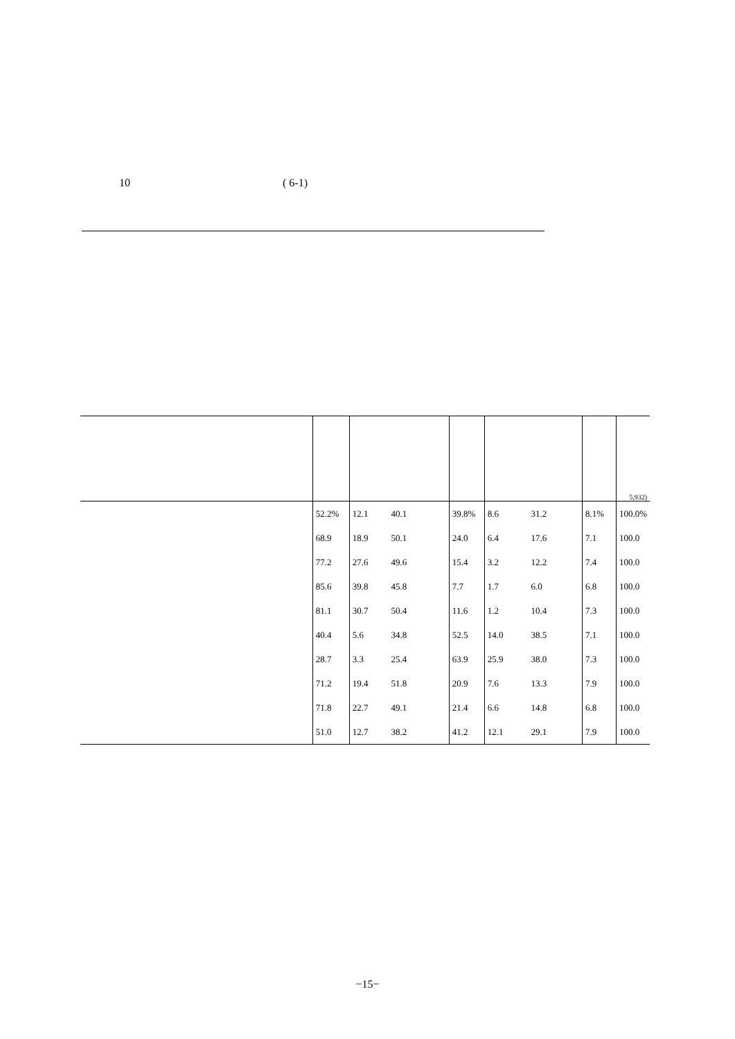10 ( 6-1)
| | | | | | | | | 5,932) |
| | 52.2% | 12.1 | 40.1 | 39.8% | 8.6 | 31.2 | 8.1% | 100.0% |
| | 68.9 | 18.9 | 50.1 | 24.0 | 6.4 | 17.6 | 7.1 | 100.0 |
| | 77.2 | 27.6 | 49.6 | 15.4 | 3.2 | 12.2 | 7.4 | 100.0 |
| | 85.6 | 39.8 | 45.8 | 7.7 | 1.7 | 6.0 | 6.8 | 100.0 |
| | 81.1 | 30.7 | 50.4 | 11.6 | 1.2 | 10.4 | 7.3 | 100.0 |
| | 40.4 | 5.6 | 34.8 | 52.5 | 14.0 | 38.5 | 7.1 | 100.0 |
| | 28.7 | 3.3 | 25.4 | 63.9 | 25.9 | 38.0 | 7.3 | 100.0 |
| | 71.2 | 19.4 | 51.8 | 20.9 | 7.6 | 13.3 | 7.9 | 100.0 |
| | 71.8 | 22.7 | 49.1 | 21.4 | 6.6 | 14.8 | 6.8 | 100.0 |
| | 51.0 | 12.7 | 38.2 | 41.2 | 12.1 | 29.1 | 7.9 | 100.0 |
−15−